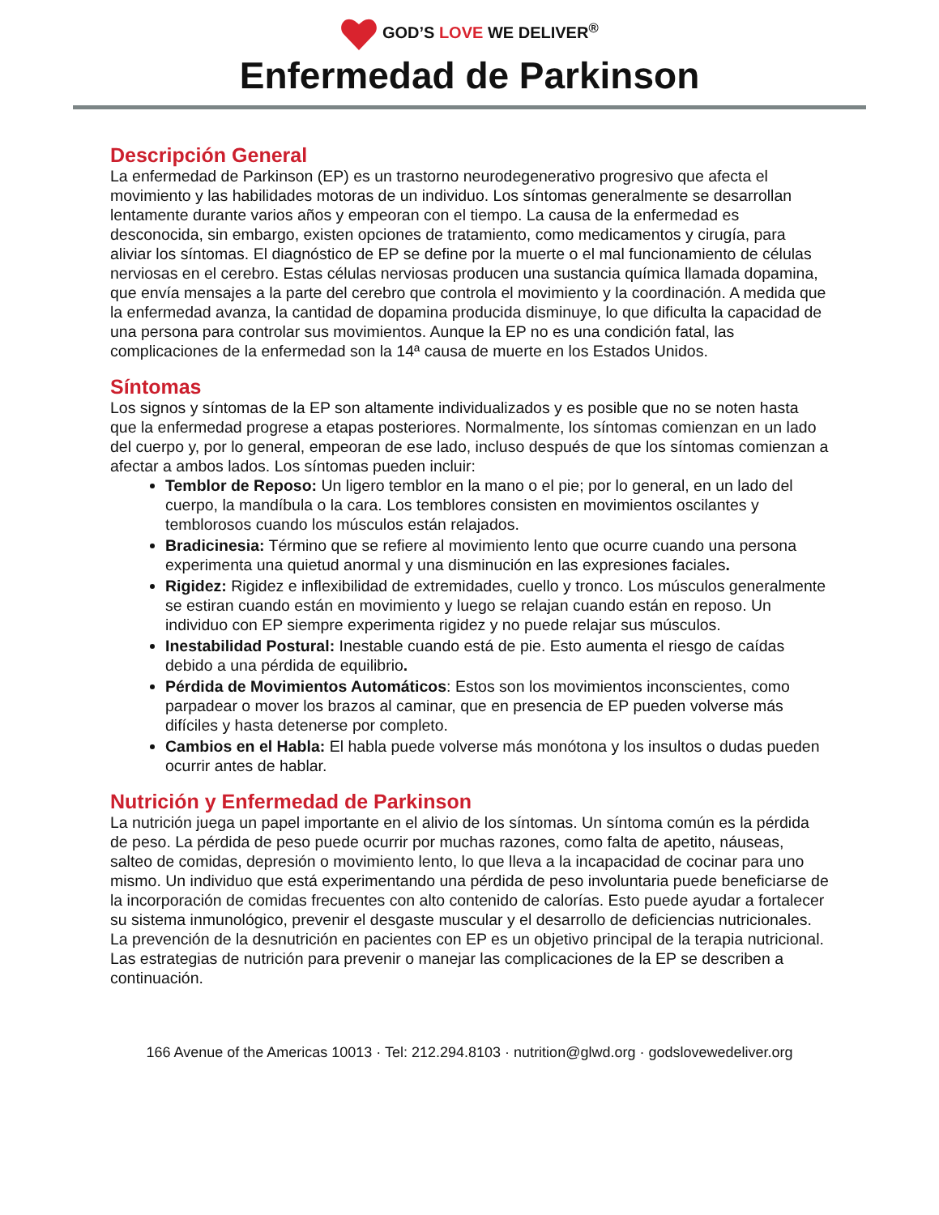GOD’S LOVE WE DELIVER<sup>®</sup>
Enfermedad de Parkinson
Descripción General
La enfermedad de Parkinson (EP) es un trastorno neurodegenerativo progresivo que afecta el movimiento y las habilidades motoras de un individuo. Los síntomas generalmente se desarrollan lentamente durante varios años y empeoran con el tiempo. La causa de la enfermedad es desconocida, sin embargo, existen opciones de tratamiento, como medicamentos y cirugía, para aliviar los síntomas. El diagnóstico de EP se define por la muerte o el mal funcionamiento de células nerviosas en el cerebro. Estas células nerviosas producen una sustancia química llamada dopamina, que envía mensajes a la parte del cerebro que controla el movimiento y la coordinación. A medida que la enfermedad avanza, la cantidad de dopamina producida disminuye, lo que dificulta la capacidad de una persona para controlar sus movimientos. Aunque la EP no es una condición fatal, las complicaciones de la enfermedad son la 14ª causa de muerte en los Estados Unidos.
Síntomas
Los signos y síntomas de la EP son altamente individualizados y es posible que no se noten hasta que la enfermedad progrese a etapas posteriores. Normalmente, los síntomas comienzan en un lado del cuerpo y, por lo general, empeoran de ese lado, incluso después de que los síntomas comienzan a afectar a ambos lados. Los síntomas pueden incluir:
Temblor de Reposo: Un ligero temblor en la mano o el pie; por lo general, en un lado del cuerpo, la mandíbula o la cara. Los temblores consisten en movimientos oscilantes y temblorosos cuando los músculos están relajados.
Bradicinesia: Término que se refiere al movimiento lento que ocurre cuando una persona experimenta una quietud anormal y una disminución en las expresiones faciales.
Rigidez: Rigidez e inflexibilidad de extremidades, cuello y tronco. Los músculos generalmente se estiran cuando están en movimiento y luego se relajan cuando están en reposo. Un individuo con EP siempre experimenta rigidez y no puede relajar sus músculos.
Inestabilidad Postural: Inestable cuando está de pie. Esto aumenta el riesgo de caídas debido a una pérdida de equilibrio.
Pérdida de Movimientos Automáticos: Estos son los movimientos inconscientes, como parpadear o mover los brazos al caminar, que en presencia de EP pueden volverse más difíciles y hasta detenerse por completo.
Cambios en el Habla: El habla puede volverse más monótona y los insultos o dudas pueden ocurrir antes de hablar.
Nutrición y Enfermedad de Parkinson
La nutrición juega un papel importante en el alivio de los síntomas. Un síntoma común es la pérdida de peso. La pérdida de peso puede ocurrir por muchas razones, como falta de apetito, náuseas, salteo de comidas, depresión o movimiento lento, lo que lleva a la incapacidad de cocinar para uno mismo. Un individuo que está experimentando una pérdida de peso involuntaria puede beneficiarse de la incorporación de comidas frecuentes con alto contenido de calorías. Esto puede ayudar a fortalecer su sistema inmunológico, prevenir el desgaste muscular y el desarrollo de deficiencias nutricionales. La prevención de la desnutrición en pacientes con EP es un objetivo principal de la terapia nutricional. Las estrategias de nutrición para prevenir o manejar las complicaciones de la EP se describen a continuación.
166 Avenue of the Americas 10013 · Tel: 212.294.8103 · nutrition@glwd.org · godslovewedeliver.org